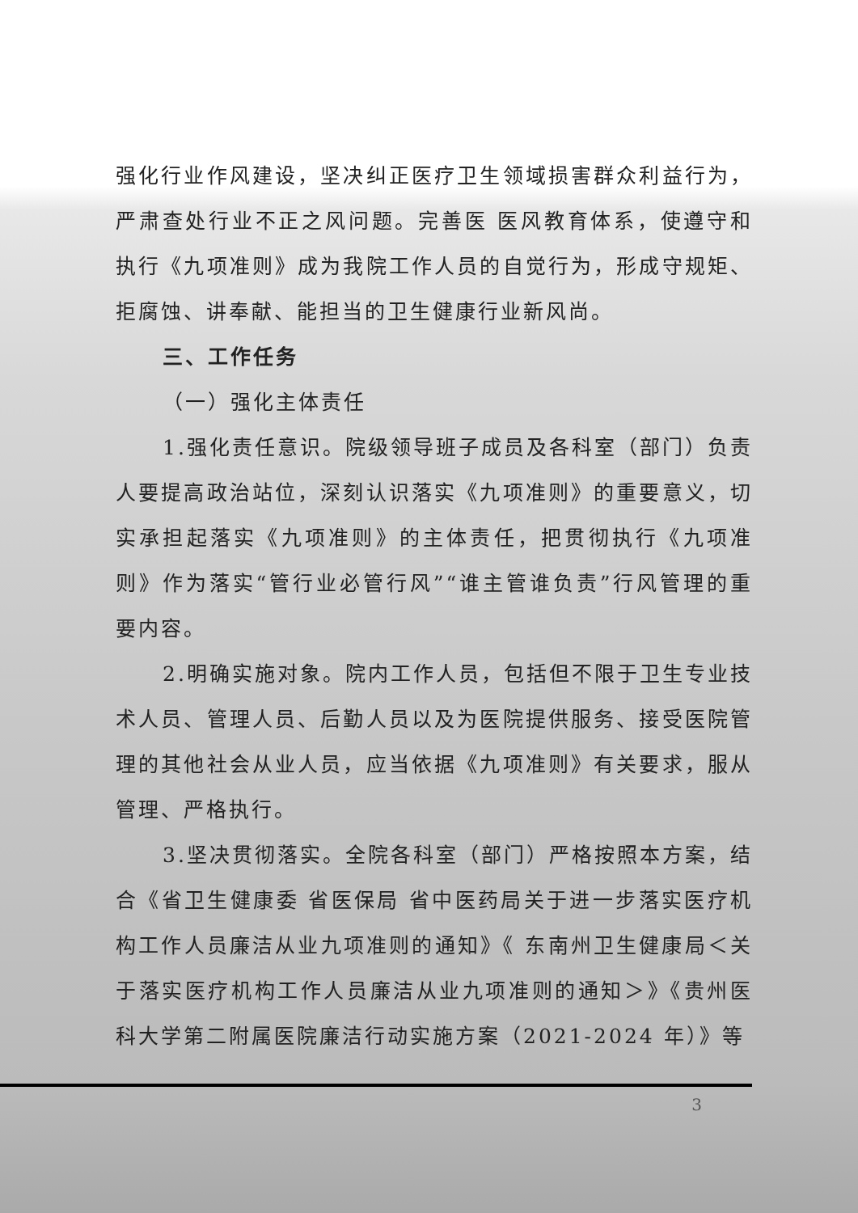强化行业作风建设，坚决纠正医疗卫生领域损害群众利益行为，严肃查处行业不正之风问题。完善医 医风教育体系，使遵守和执行《九项准则》成为我院工作人员的自觉行为，形成守规矩、拒腐蚀、讲奉献、能担当的卫生健康行业新风尚。
三、工作任务
（一）强化主体责任
1.强化责任意识。院级领导班子成员及各科室（部门）负责人要提高政治站位，深刻认识落实《九项准则》的重要意义，切实承担起落实《九项准则》的主体责任，把贯彻执行《九项准则》作为落实“管行业必管行风”“谁主管谁负责”行风管理的重要内容。
2.明确实施对象。院内工作人员，包括但不限于卫生专业技术人员、管理人员、后勤人员以及为医院提供服务、接受医院管理的其他社会从业人员，应当依据《九项准则》有关要求，服从管理、严格执行。
3.坚决贯彻落实。全院各科室（部门）严格按照本方案，结合《省卫生健康委 省医保局 省中医药局关于进一步落实医疗机构工作人员廉洁从业九项准则的通知》《 东南州卫生健康局＜关于落实医疗机构工作人员廉洁从业九项准则的通知＞》《贵州医科大学第二附属医院廉洁行动实施方案（2021-2024 年）》等
3